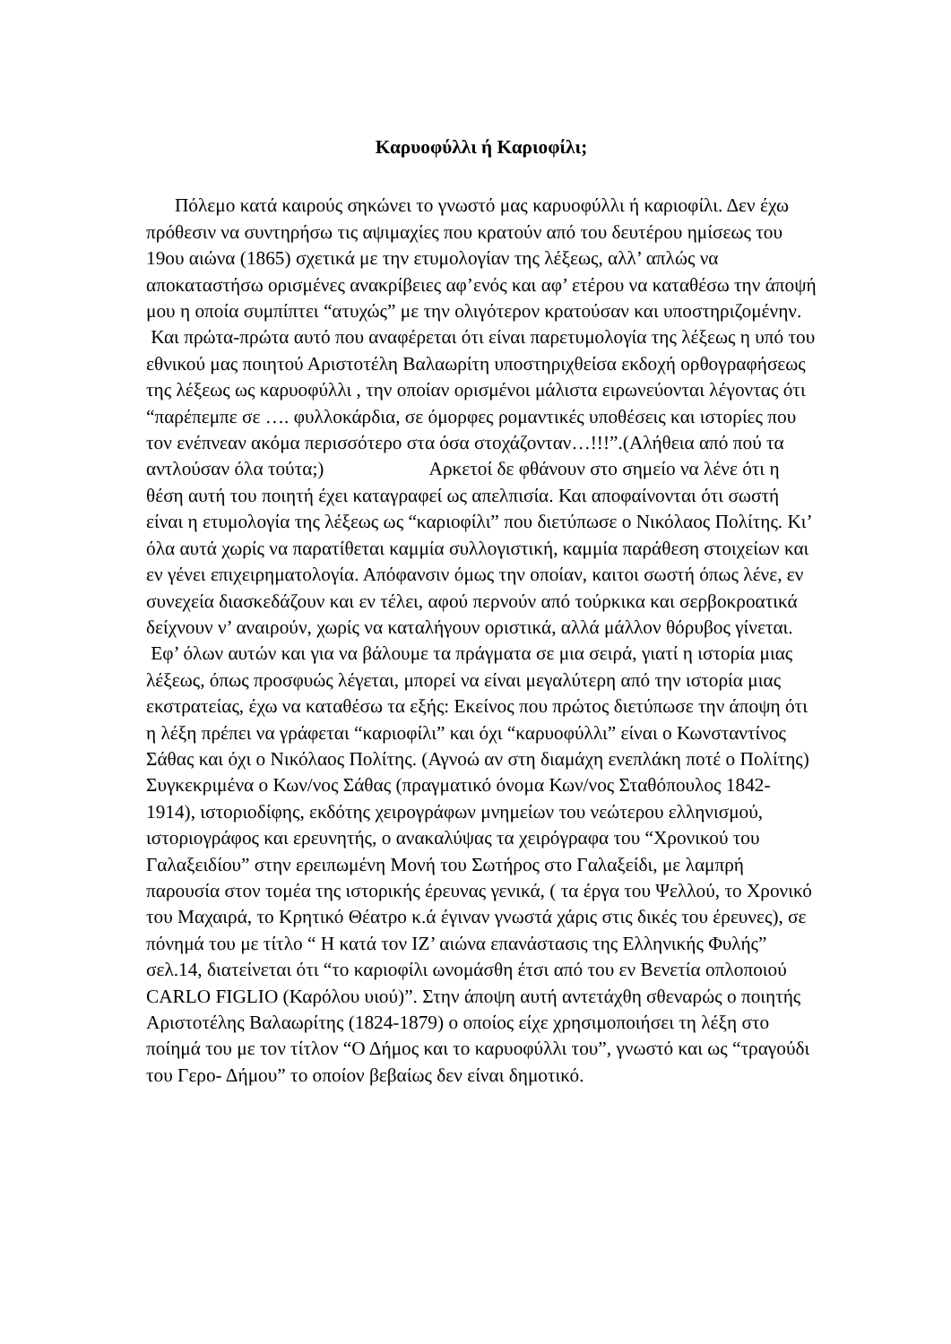Καρυοφύλλι ή Καριοφίλι;
Πόλεμο κατά καιρούς σηκώνει το γνωστό μας καρυοφύλλι ή καριοφίλι. Δεν έχω πρόθεσιν να συντηρήσω τις αψιμαχίες που κρατούν από του δευτέρου ημίσεως του 19ου αιώνα (1865) σχετικά με την ετυμολογίαν της λέξεως, αλλ’ απλώς να αποκαταστήσω ορισμένες ανακρίβειες αφ’ενός και αφ’ ετέρου να καταθέσω την άποψή μου η οποία συμπίπτει “ατυχώς” με την ολιγότερον κρατούσαν και υποστηριζομένην.
Και πρώτα-πρώτα αυτό που αναφέρεται ότι είναι παρετυμολογία της λέξεως η υπό του εθνικού μας ποιητού Αριστοτέλη Βαλαωρίτη υποστηριχθείσα εκδοχή ορθογραφήσεως της λέξεως ως καρυοφύλλι , την οποίαν ορισμένοι μάλιστα ειρωνεύονται λέγοντας ότι “παρέπεμπε σε …. φυλλοκάρδια, σε όμορφες ρομαντικές υποθέσεις και ιστορίες που τον ενέπνεαν ακόμα περισσότερο στα όσα στοχάζονταν…!!!”.(Αλήθεια από πού τα αντλούσαν όλα τούτα;) Αρκετοί δε φθάνουν στο σημείο να λένε ότι η θέση αυτή του ποιητή έχει καταγραφεί ως απελπισία. Και αποφαίνονται ότι σωστή είναι η ετυμολογία της λέξεως ως “καριοφίλι” που διετύπωσε ο Νικόλαος Πολίτης. Κι’ όλα αυτά χωρίς να παρατίθεται καμμία συλλογιστική, καμμία παράθεση στοιχείων και εν γένει επιχειρηματολογία. Απόφανσιν όμως την οποίαν, καιτοι σωστή όπως λένε, εν συνεχεία διασκεδάζουν και εν τέλει, αφού περνούν από τούρκικα και σερβοκροατικά δείχνουν ν’ αναιρούν, χωρίς να καταλήγουν οριστικά, αλλά μάλλον θόρυβος γίνεται.
Εφ’ όλων αυτών και για να βάλουμε τα πράγματα σε μια σειρά, γιατί η ιστορία μιας λέξεως, όπως προσφυώς λέγεται, μπορεί να είναι μεγαλύτερη από την ιστορία μιας εκστρατείας, έχω να καταθέσω τα εξής: Εκείνος που πρώτος διετύπωσε την άποψη ότι η λέξη πρέπει να γράφεται “καριοφίλι” και όχι “καρυοφύλλι” είναι ο Κωνσταντίνος Σάθας και όχι ο Νικόλαος Πολίτης. (Αγνοώ αν στη διαμάχη ενεπλάκη ποτέ ο Πολίτης) Συγκεκριμένα ο Κων/νος Σάθας (πραγματικό όνομα Κων/νος Σταθόπουλος 1842-1914), ιστοριοδίφης, εκδότης χειρογράφων μνημείων του νεώτερου ελληνισμού, ιστοριογράφος και ερευνητής, ο ανακαλύψας τα χειρόγραφα του “Χρονικού του Γαλαξειδίου” στην ερειπωμένη Μονή του Σωτήρος στο Γαλαξείδι, με λαμπρή παρουσία στον τομέα της ιστορικής έρευνας γενικά, ( τα έργα του Ψελλού, το Χρονικό του Μαχαιρά, το Κρητικό Θέατρο κ.ά έγιναν γνωστά χάρις στις δικές του έρευνες), σε πόνημά του με τίτλο “ Η κατά τον ΙΖ’ αιώνα επανάστασις της Ελληνικής Φυλής” σελ.14, διατείνεται ότι “το καριοφίλι ωνομάσθη έτσι από του εν Βενετία οπλοποιού CARLO FIGLIO (Καρόλου υιού)”. Στην άποψη αυτή αντετάχθη σθεναρώς ο ποιητής Αριστοτέλης Βαλαωρίτης (1824-1879) ο οποίος είχε χρησιμοποιήσει τη λέξη στο ποίημά του με τον τίτλον “Ο Δήμος και το καρυοφύλλι του”, γνωστό και ως “τραγούδι του Γερο- Δήμου” το οποίον βεβαίως δεν είναι δημοτικό.